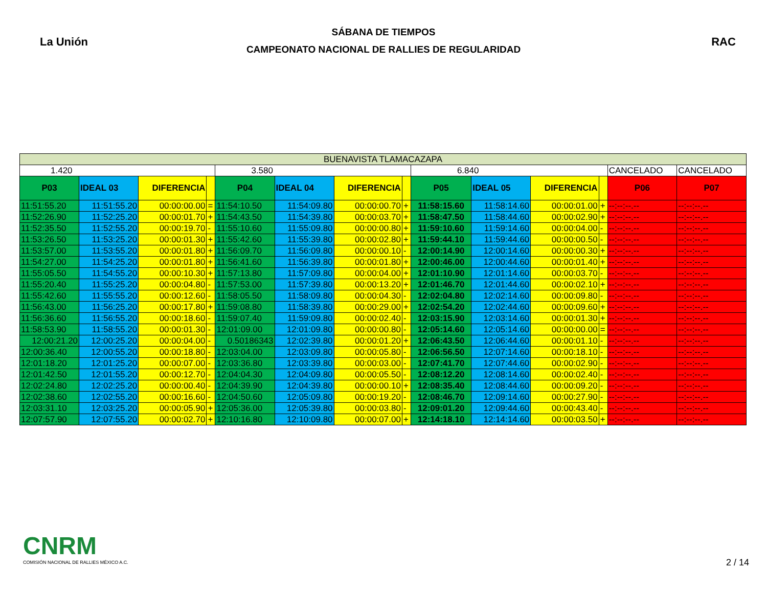La Unión RAC
SÁBANA DE TIEMPOS
CAMPEONATO NACIONAL DE RALLIES DE REGULARIDAD
| BUENAVISTA TLAMACAZAPA | | | | | | | | | | | | | |
| 1.420 | | | | 3.580 | | | | 6.840 | | | | CANCELADO | CANCELADO |
| P03 | IDEAL 03 | DIFERENCIA | | P04 | IDEAL 04 | DIFERENCIA | | P05 | IDEAL 05 | DIFERENCIA | | P06 | P07 |
| 11:51:55.20 | 11:51:55.20 | 00:00:00.00 | = | 11:54:10.50 | 11:54:09.80 | 00:00:00.70 | + | 11:58:15.60 | 11:58:14.60 | 00:00:01.00 | + | --:--:--.-- | --:--:--.-- |
| 11:52:26.90 | 11:52:25.20 | 00:00:01.70 | + | 11:54:43.50 | 11:54:39.80 | 00:00:03.70 | + | 11:58:47.50 | 11:58:44.60 | 00:00:02.90 | + | --:--:--.-- | --:--:--.-- |
| 11:52:35.50 | 11:52:55.20 | 00:00:19.70 | - | 11:55:10.60 | 11:55:09.80 | 00:00:00.80 | + | 11:59:10.60 | 11:59:14.60 | 00:00:04.00 | - | --:--:--.-- | --:--:--.-- |
| 11:53:26.50 | 11:53:25.20 | 00:00:01.30 | + | 11:55:42.60 | 11:55:39.80 | 00:00:02.80 | + | 11:59:44.10 | 11:59:44.60 | 00:00:00.50 | - | --:--:--.-- | --:--:--.-- |
| 11:53:57.00 | 11:53:55.20 | 00:00:01.80 | + | 11:56:09.70 | 11:56:09.80 | 00:00:00.10 | - | 12:00:14.90 | 12:00:14.60 | 00:00:00.30 | + | --:--:--.-- | --:--:--.-- |
| 11:54:27.00 | 11:54:25.20 | 00:00:01.80 | + | 11:56:41.60 | 11:56:39.80 | 00:00:01.80 | + | 12:00:46.00 | 12:00:44.60 | 00:00:01.40 | + | --:--:--.-- | --:--:--.-- |
| 11:55:05.50 | 11:54:55.20 | 00:00:10.30 | + | 11:57:13.80 | 11:57:09.80 | 00:00:04.00 | + | 12:01:10.90 | 12:01:14.60 | 00:00:03.70 | - | --:--:--.-- | --:--:--.-- |
| 11:55:20.40 | 11:55:25.20 | 00:00:04.80 | - | 11:57:53.00 | 11:57:39.80 | 00:00:13.20 | + | 12:01:46.70 | 12:01:44.60 | 00:00:02.10 | + | --:--:--.-- | --:--:--.-- |
| 11:55:42.60 | 11:55:55.20 | 00:00:12.60 | - | 11:58:05.50 | 11:58:09.80 | 00:00:04.30 | - | 12:02:04.80 | 12:02:14.60 | 00:00:09.80 | - | --:--:--.-- | --:--:--.-- |
| 11:56:43.00 | 11:56:25.20 | 00:00:17.80 | + | 11:59:08.80 | 11:58:39.80 | 00:00:29.00 | + | 12:02:54.20 | 12:02:44.60 | 00:00:09.60 | + | --:--:--.-- | --:--:--.-- |
| 11:56:36.60 | 11:56:55.20 | 00:00:18.60 | - | 11:59:07.40 | 11:59:09.80 | 00:00:02.40 | - | 12:03:15.90 | 12:03:14.60 | 00:00:01.30 | + | --:--:--.-- | --:--:--.-- |
| 11:58:53.90 | 11:58:55.20 | 00:00:01.30 | - | 12:01:09.00 | 12:01:09.80 | 00:00:00.80 | - | 12:05:14.60 | 12:05:14.60 | 00:00:00.00 | = | --:--:--.-- | --:--:--.-- |
| 12:00:21.20 | 12:00:25.20 | 00:00:04.00 | - | 0.50186343 | 12:02:39.80 | 00:00:01.20 | + | 12:06:43.50 | 12:06:44.60 | 00:00:01.10 | - | --:--:--.-- | --:--:--.-- |
| 12:00:36.40 | 12:00:55.20 | 00:00:18.80 | - | 12:03:04.00 | 12:03:09.80 | 00:00:05.80 | - | 12:06:56.50 | 12:07:14.60 | 00:00:18.10 | - | --:--:--.-- | --:--:--.-- |
| 12:01:18.20 | 12:01:25.20 | 00:00:07.00 | - | 12:03:36.80 | 12:03:39.80 | 00:00:03.00 | - | 12:07:41.70 | 12:07:44.60 | 00:00:02.90 | - | --:--:--.-- | --:--:--.-- |
| 12:01:42.50 | 12:01:55.20 | 00:00:12.70 | - | 12:04:04.30 | 12:04:09.80 | 00:00:05.50 | - | 12:08:12.20 | 12:08:14.60 | 00:00:02.40 | - | --:--:--.-- | --:--:--.-- |
| 12:02:24.80 | 12:02:25.20 | 00:00:00.40 | - | 12:04:39.90 | 12:04:39.80 | 00:00:00.10 | + | 12:08:35.40 | 12:08:44.60 | 00:00:09.20 | - | --:--:--.-- | --:--:--.-- |
| 12:02:38.60 | 12:02:55.20 | 00:00:16.60 | - | 12:04:50.60 | 12:05:09.80 | 00:00:19.20 | - | 12:08:46.70 | 12:09:14.60 | 00:00:27.90 | - | --:--:--.-- | --:--:--.-- |
| 12:03:31.10 | 12:03:25.20 | 00:00:05.90 | + | 12:05:36.00 | 12:05:39.80 | 00:00:03.80 | - | 12:09:01.20 | 12:09:44.60 | 00:00:43.40 | - | --:--:--.-- | --:--:--.-- |
| 12:07:57.90 | 12:07:55.20 | 00:00:02.70 | + | 12:10:16.80 | 12:10:09.80 | 00:00:07.00 | + | 12:14:18.10 | 12:14:14.60 | 00:00:03.50 | + | --:--:--.-- | --:--:--.-- |
CNRM
COMISIÓN NACIONAL DE RALLIES MÉXICO A.C.
2 / 14